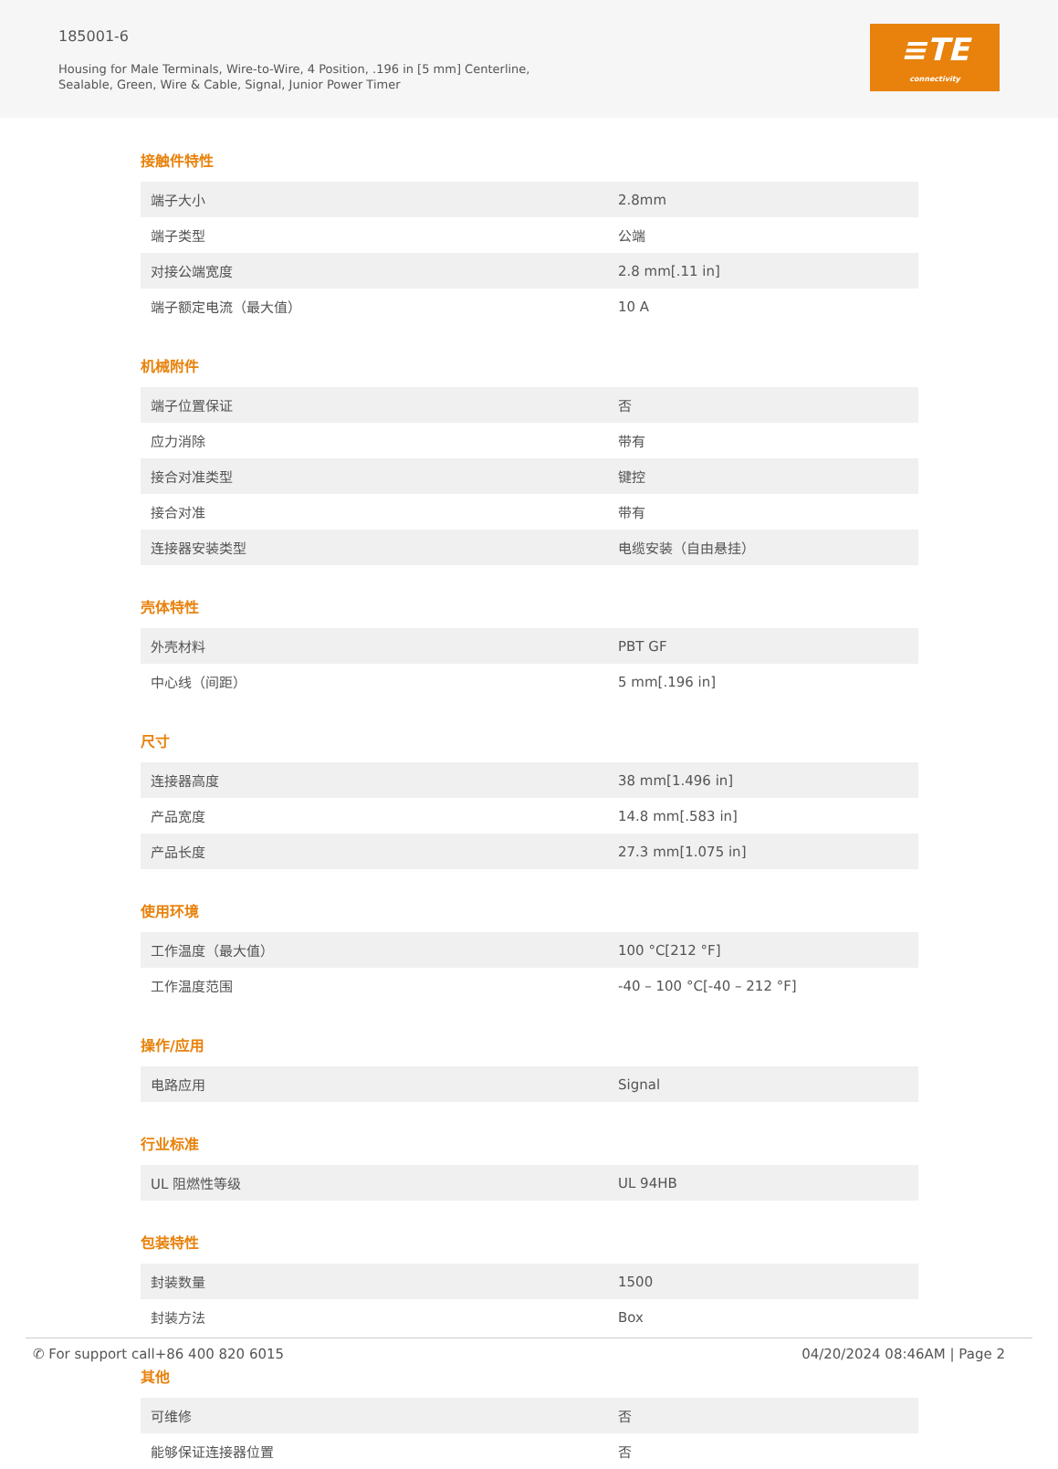185001-6
Housing for Male Terminals, Wire-to-Wire, 4 Position, .196 in [5 mm] Centerline, Sealable, Green, Wire & Cable, Signal, Junior Power Timer
≡TE
connectivity
接触件特性
| 端子大小 | 2.8mm |
| 端子类型 | 公端 |
| 对接公端宽度 | 2.8 mm[.11 in] |
| 端子额定电流（最大值） | 10 A |
机械附件
| 端子位置保证 | 否 |
| 应力消除 | 带有 |
| 接合对准类型 | 键控 |
| 接合对准 | 带有 |
| 连接器安装类型 | 电缆安装（自由悬挂） |
壳体特性
| 外壳材料 | PBT GF |
| 中心线（间距） | 5 mm[.196 in] |
尺寸
| 连接器高度 | 38 mm[1.496 in] |
| 产品宽度 | 14.8 mm[.583 in] |
| 产品长度 | 27.3 mm[1.075 in] |
使用环境
| 工作温度（最大值） | 100 °C[212 °F] |
| 工作温度范围 | -40 – 100 °C[-40 – 212 °F] |
操作/应用
| 电路应用 | Signal |
行业标准
| UL 阻燃性等级 | UL 94HB |
包装特性
| 封装数量 | 1500 |
| 封装方法 | Box |
其他
| 可维修 | 否 |
| 能够保证连接器位置 | 否 |
✆ For support call+86 400 820 6015 04/20/2024 08:46AM | Page 2